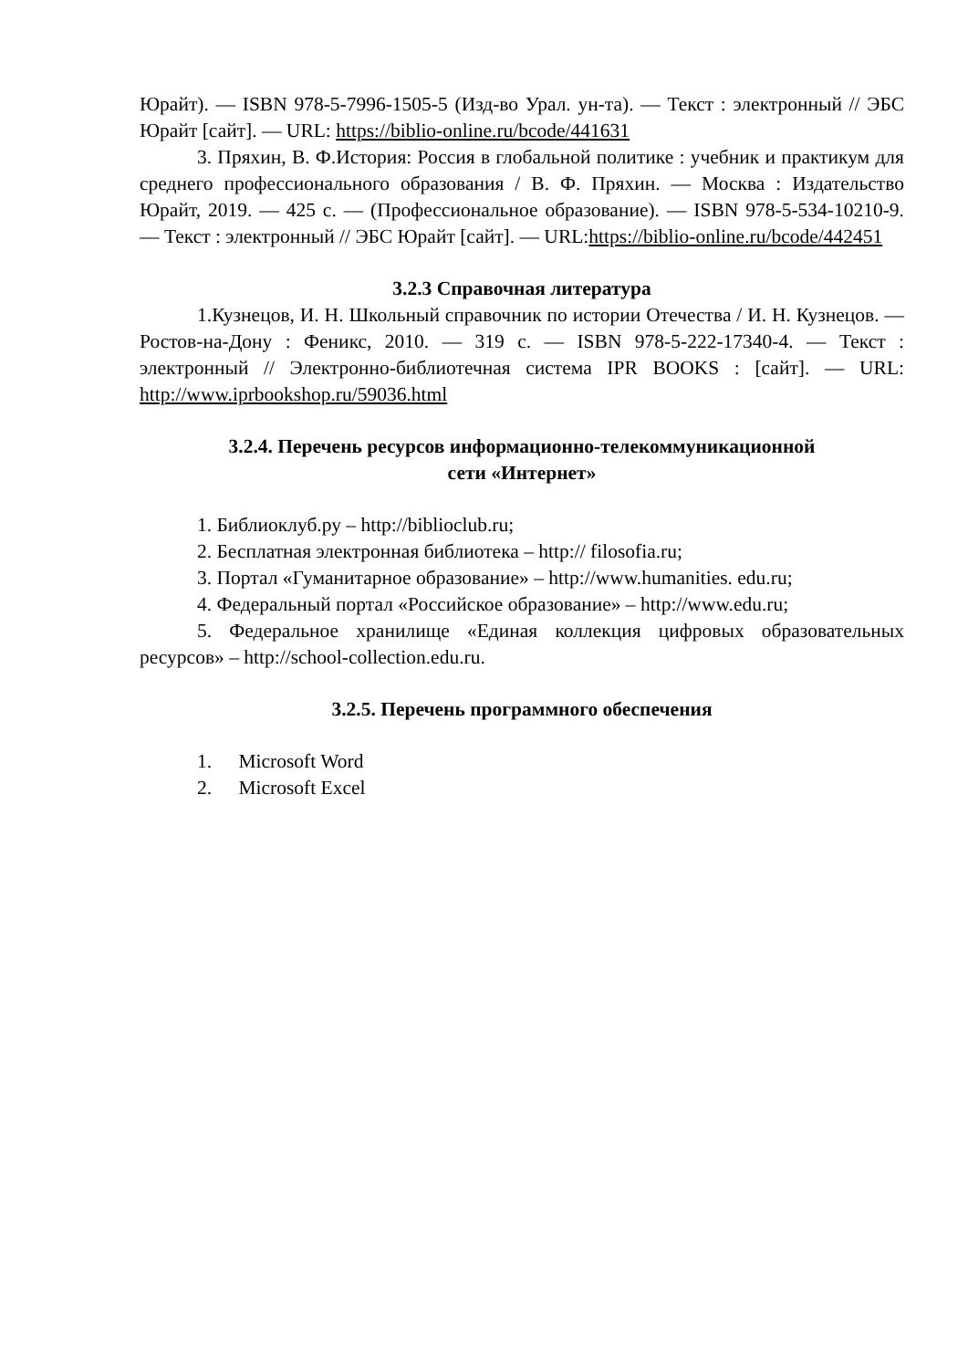Юрайт). — ISBN 978-5-7996-1505-5 (Изд-во Урал. ун-та). — Текст : электронный // ЭБС Юрайт [сайт]. — URL: https://biblio-online.ru/bcode/441631
3. Пряхин, В. Ф.История: Россия в глобальной политике : учебник и практикум для среднего профессионального образования / В. Ф. Пряхин. — Москва : Издательство Юрайт, 2019. — 425 с. — (Профессиональное образование). — ISBN 978-5-534-10210-9. — Текст : электронный // ЭБС Юрайт [сайт]. — URL:https://biblio-online.ru/bcode/442451
3.2.3 Справочная литература
1.Кузнецов, И. Н. Школьный справочник по истории Отечества / И. Н. Кузнецов. — Ростов-на-Дону : Феникс, 2010. — 319 c. — ISBN 978-5-222-17340-4. — Текст : электронный // Электронно-библиотечная система IPR BOOKS : [сайт]. — URL: http://www.iprbookshop.ru/59036.html
3.2.4. Перечень ресурсов информационно-телекоммуникационной
сети «Интернет»
1. Библиоклуб.ру – http://biblioclub.ru;
2. Бесплатная электронная библиотека – http:// filosofia.ru;
3. Портал «Гуманитарное образование» – http://www.humanities. edu.ru;
4. Федеральный портал «Российское образование» – http://www.edu.ru;
5. Федеральное хранилище «Единая коллекция цифровых образовательных ресурсов» – http://school-collection.edu.ru.
3.2.5. Перечень программного обеспечения
1. Microsoft Word
2. Microsoft Excel